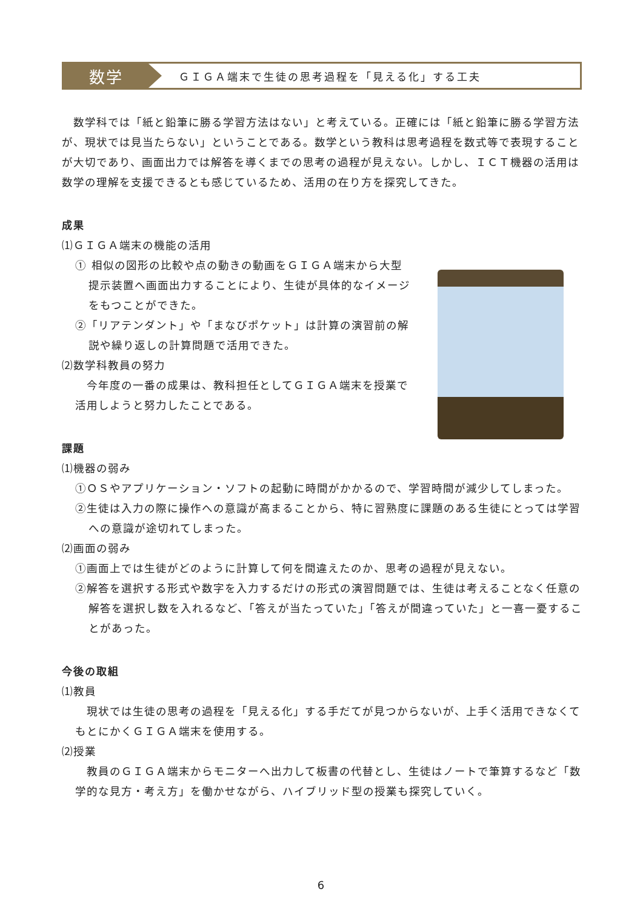数学
ＧＩＧＡ端末で生徒の思考過程を「見える化」する工夫
　数学科では「紙と鉛筆に勝る学習方法はない」と考えている。正確には「紙と鉛筆に勝る学習方法が、現状では見当たらない」ということである。数学という教科は思考過程を数式等で表現することが大切であり、画面出力では解答を導くまでの思考の過程が見えない。しかし、ＩＣＴ機器の活用は数学の理解を支援できるとも感じているため、活用の在り方を探究してきた。
成果
⑴ＧＩＧＡ端末の機能の活用
① 相似の図形の比較や点の動きの動画をＧＩＧＡ端末から大型提示装置へ画面出力することにより、生徒が具体的なイメージをもつことができた。
②「リアテンダント」や「まなびポケット」は計算の演習前の解説や繰り返しの計算問題で活用できた。
⑵数学科教員の努力
　今年度の一番の成果は、教科担任としてＧＩＧＡ端末を授業で活用しようと努力したことである。
課題
⑴機器の弱み
①ＯＳやアプリケーション・ソフトの起動に時間がかかるので、学習時間が減少してしまった。
②生徒は入力の際に操作への意識が高まることから、特に習熟度に課題のある生徒にとっては学習への意識が途切れてしまった。
⑵画面の弱み
①画面上では生徒がどのように計算して何を間違えたのか、思考の過程が見えない。
②解答を選択する形式や数字を入力するだけの形式の演習問題では、生徒は考えることなく任意の解答を選択し数を入れるなど、「答えが当たっていた」「答えが間違っていた」と一喜一憂することがあった。
今後の取組
⑴教員
　現状では生徒の思考の過程を「見える化」する手だてが見つからないが、上手く活用できなくてもとにかくＧＩＧＡ端末を使用する。
⑵授業
　教員のＧＩＧＡ端末からモニターへ出力して板書の代替とし、生徒はノートで筆算するなど「数学的な見方・考え方」を働かせながら、ハイブリッド型の授業も探究していく。
6